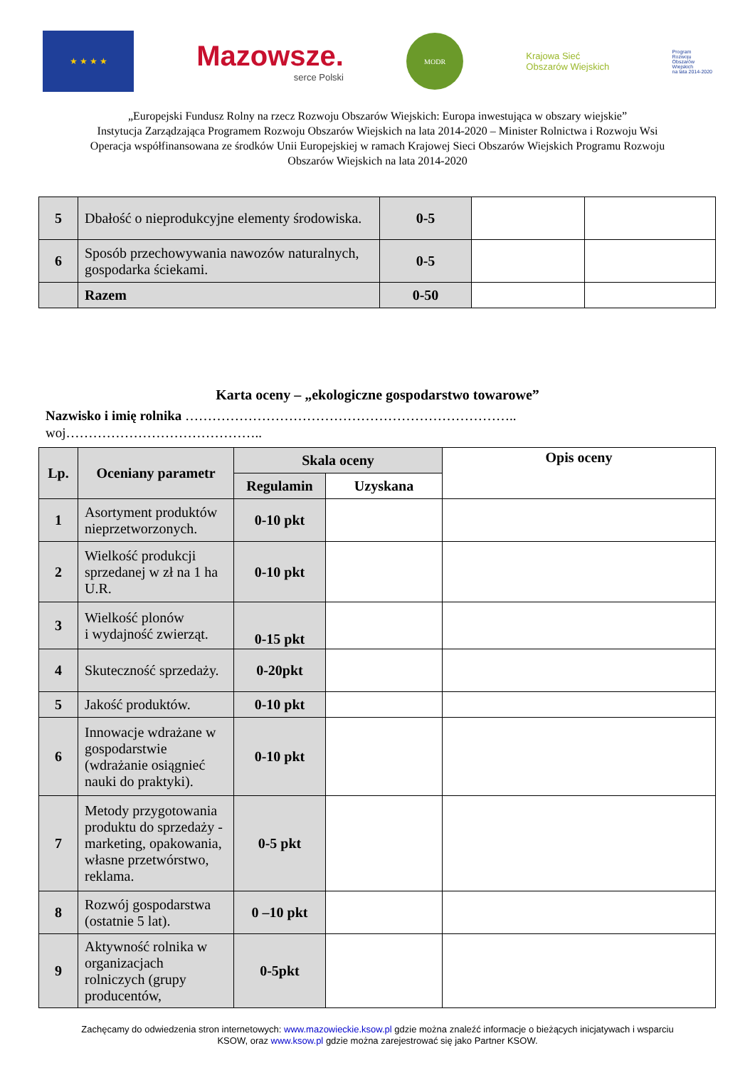★ ★ ★ ★
Mazowsze.
serce Polski
MODR
Krajowa Sieć
Obszarów Wiejskich
Program
Rozwoju
Obszarów
Wiejskich
na lata 2014-2020
„Europejski Fundusz Rolny na rzecz Rozwoju Obszarów Wiejskich: Europa inwestująca w obszary wiejskie”
Instytucja Zarządzająca Programem Rozwoju Obszarów Wiejskich na lata 2014-2020 – Minister Rolnictwa i Rozwoju Wsi
Operacja współfinansowana ze środków Unii Europejskiej w ramach Krajowej Sieci Obszarów Wiejskich Programu Rozwoju
Obszarów Wiejskich na lata 2014-2020
| 5 | Dbałość o nieprodukcyjne elementy środowiska. | 0-5 | | |
| 6 | Sposób przechowywania nawozów naturalnych, gospodarka ściekami. | 0-5 | | |
| | Razem | 0-50 | | |
Karta oceny – „ekologiczne gospodarstwo towarowe”
Nazwisko i imię rolnika ………………………………………………………………..
woj……………………………………..
| Lp. | Oceniany parametr | Skala oceny | | Opis oceny |
| --- | --- | --- | --- | --- |
| | | Regulamin | Uzyskana | |
| 1 | Asortyment produktów nieprzetworzonych. | 0-10 pkt | | |
| 2 | Wielkość produkcji sprzedanej w zł na 1 ha U.R. | 0-10 pkt | | |
| 3 | Wielkość plonów i wydajność zwierząt. | 0-15 pkt | | |
| 4 | Skuteczność sprzedaży. | 0-20pkt | | |
| 5 | Jakość produktów. | 0-10 pkt | | |
| 6 | Innowacje wdrażane w gospodarstwie (wdrażanie osiągnieć nauki do praktyki). | 0-10 pkt | | |
| 7 | Metody przygotowania produktu do sprzedaży - marketing, opakowania, własne przetwórstwo, reklama. | 0-5 pkt | | |
| 8 | Rozwój gospodarstwa (ostatnie 5 lat). | 0 –10 pkt | | |
| 9 | Aktywność rolnika w organizacjach rolniczych (grupy producentów, | 0-5pkt | | |
Zachęcamy do odwiedzenia stron internetowych: www.mazowieckie.ksow.pl gdzie można znaleźć informacje o bieżących inicjatywach i wsparciu
KSOW, oraz www.ksow.pl gdzie można zarejestrować się jako Partner KSOW.